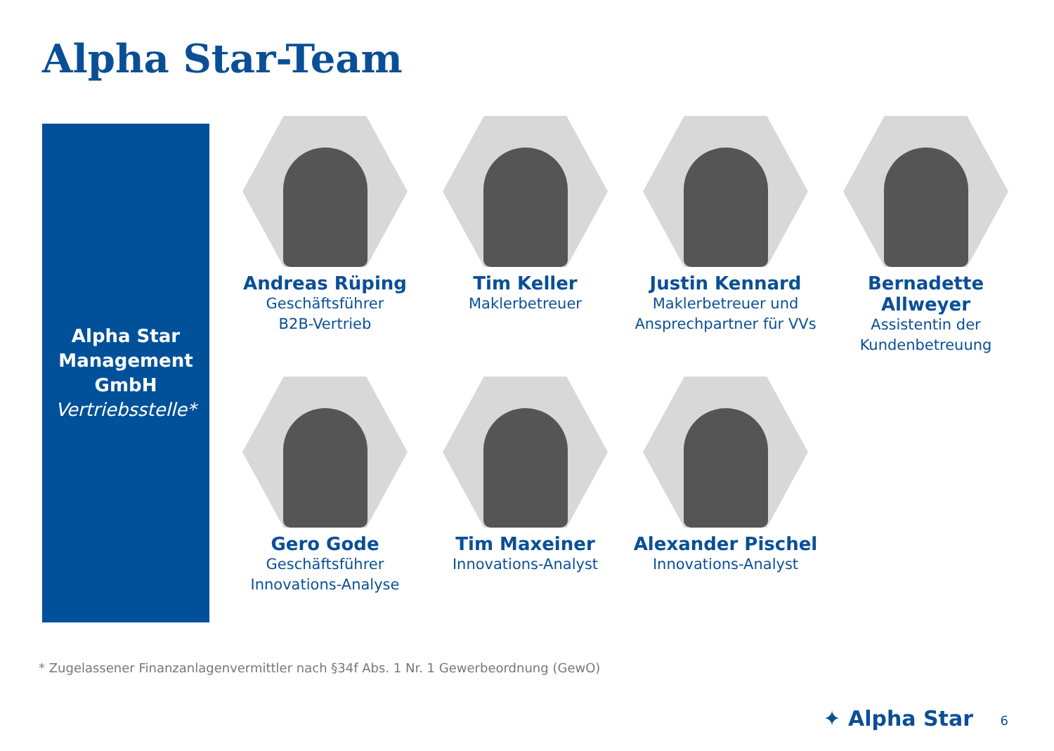Alpha Star-Team
Alpha Star
Management
GmbH
Vertriebsstelle*
Andreas Rüping
Geschäftsführer
B2B-Vertrieb
Tim Keller
Maklerbetreuer
Justin Kennard
Maklerbetreuer und
Ansprechpartner für VVs
Bernadette Allweyer
Assistentin der
Kundenbetreuung
Gero Gode
Geschäftsführer
Innovations-Analyse
Tim Maxeiner
Innovations-Analyst
Alexander Pischel
Innovations-Analyst
* Zugelassener Finanzanlagenvermittler nach §34f Abs. 1 Nr. 1 Gewerbeordnung (GewO)
✦ Alpha Star 6